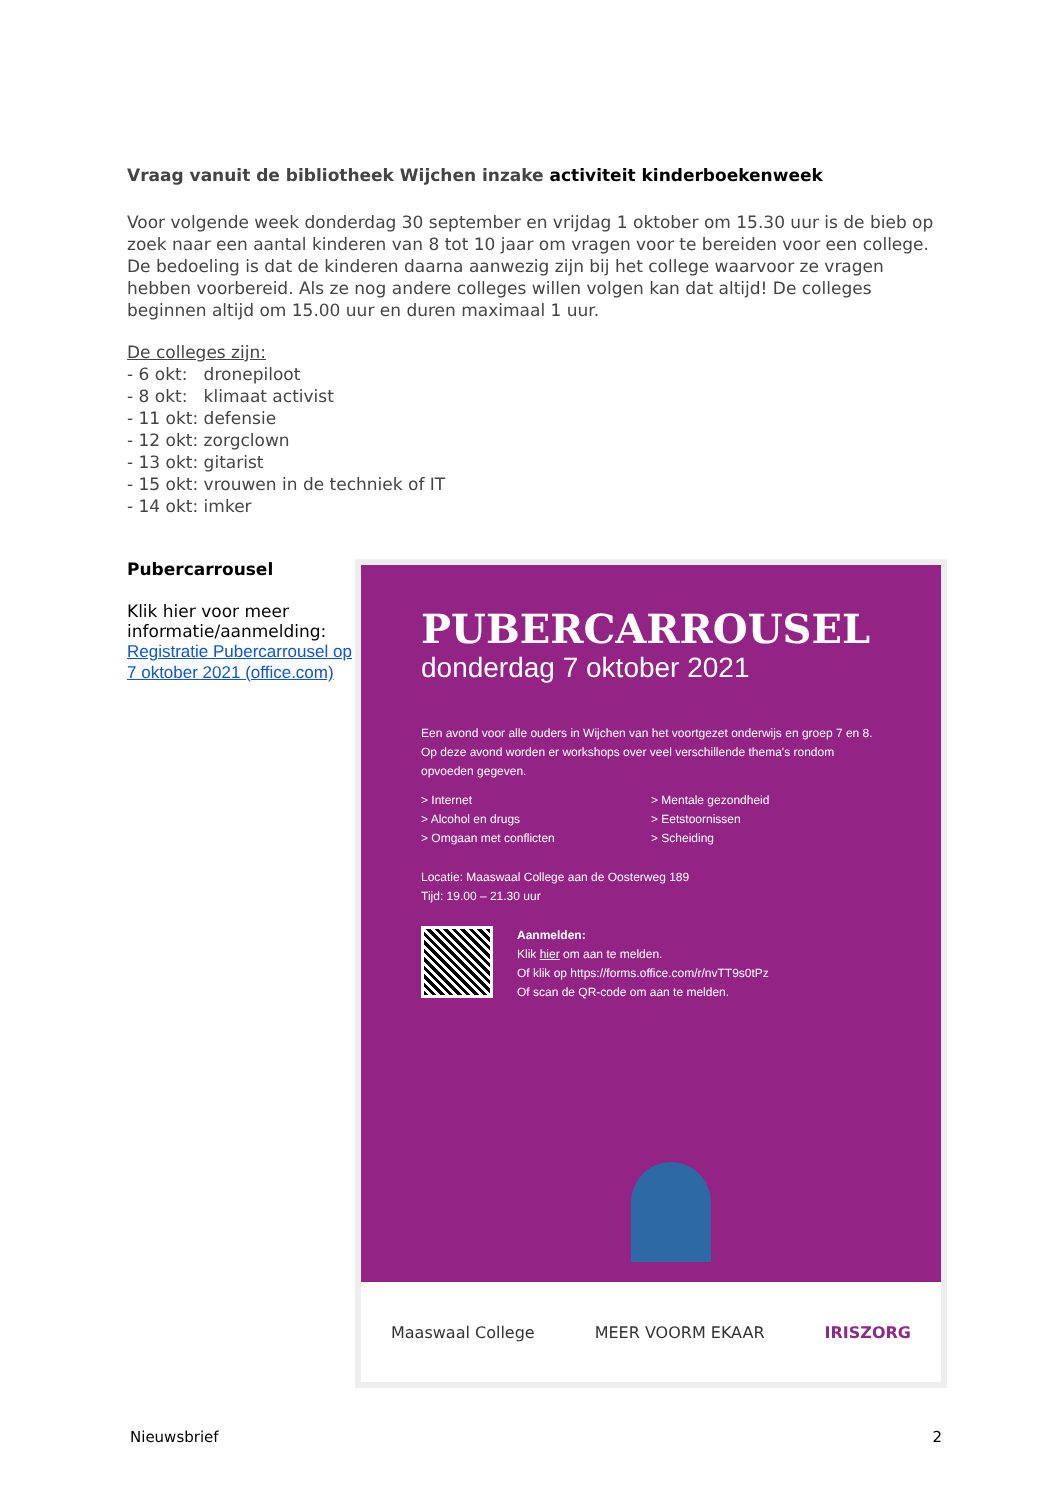Vraag vanuit de bibliotheek Wijchen inzake activiteit kinderboekenweek
Voor volgende week donderdag 30 september en vrijdag 1 oktober om 15.30 uur is de bieb op zoek naar een aantal kinderen van 8 tot 10 jaar om vragen voor te bereiden voor een college. De bedoeling is dat de kinderen daarna aanwezig zijn bij het college waarvoor ze vragen hebben voorbereid. Als ze nog andere colleges willen volgen kan dat altijd! De colleges beginnen altijd om 15.00 uur en duren maximaal 1 uur.
De colleges zijn:
- 6 okt: dronepiloot
- 8 okt: klimaat activist
- 11 okt: defensie
- 12 okt: zorgclown
- 13 okt: gitarist
- 15 okt: vrouwen in de techniek of IT
- 14 okt: imker
Pubercarrousel
Klik hier voor meer informatie/aanmelding:
Registratie Pubercarrousel op 7 oktober 2021 (office.com)
PUBERCARROUSEL
donderdag 7 oktober 2021
Een avond voor alle ouders in Wijchen van het voortgezet onderwijs en groep 7 en 8. Op deze avond worden er workshops over veel verschillende thema's rondom opvoeden gegeven.
> Internet
> Alcohol en drugs
> Omgaan met conflicten
> Mentale gezondheid
> Eetstoornissen
> Scheiding
Locatie: Maaswaal College aan de Oosterweg 189
Tijd: 19.00 – 21.30 uur
Aanmelden:
Klik hier om aan te melden.
Of klik op https://forms.office.com/r/nvTT9s0tPz
Of scan de QR-code om aan te melden.
Maaswaal College MEER VOORM EKAAR IRISZORG
Nieuwsbrief 2